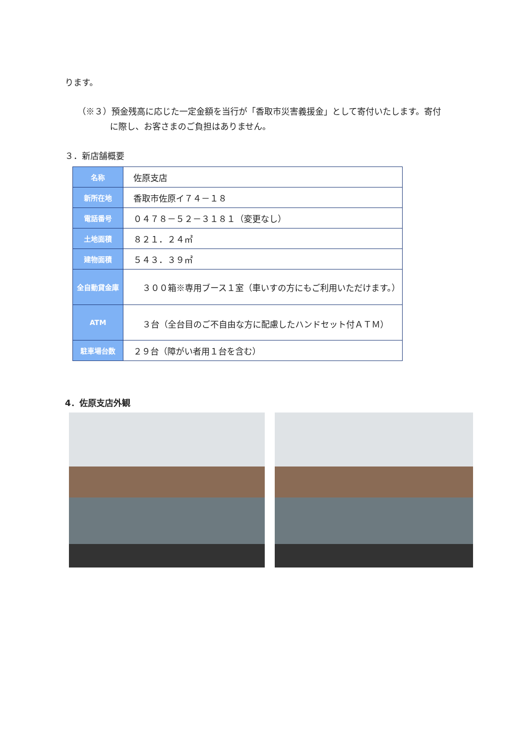ります。
（※３）預金残高に応じた一定金額を当行が「香取市災害義援金」として寄付いたします。寄付
に際し、お客さまのご負担はありません。
３．新店舗概要
| 名称 | 佐原支店 |
| 新所在地 | 香取市佐原イ７４－１８ |
| 電話番号 | ０４７８－５２－３１８１（変更なし） |
| 土地面積 | ８２１．２４㎡ |
| 建物面積 | ５４３．３９㎡ |
| 全自動貸金庫 | ３００箱※専用ブース１室（車いすの方にもご利用いただけます。） |
| ATM | ３台（全台目のご不自由な方に配慮したハンドセット付ＡＴＭ） |
| 駐車場台数 | ２９台（障がい者用１台を含む） |
4．佐原支店外観